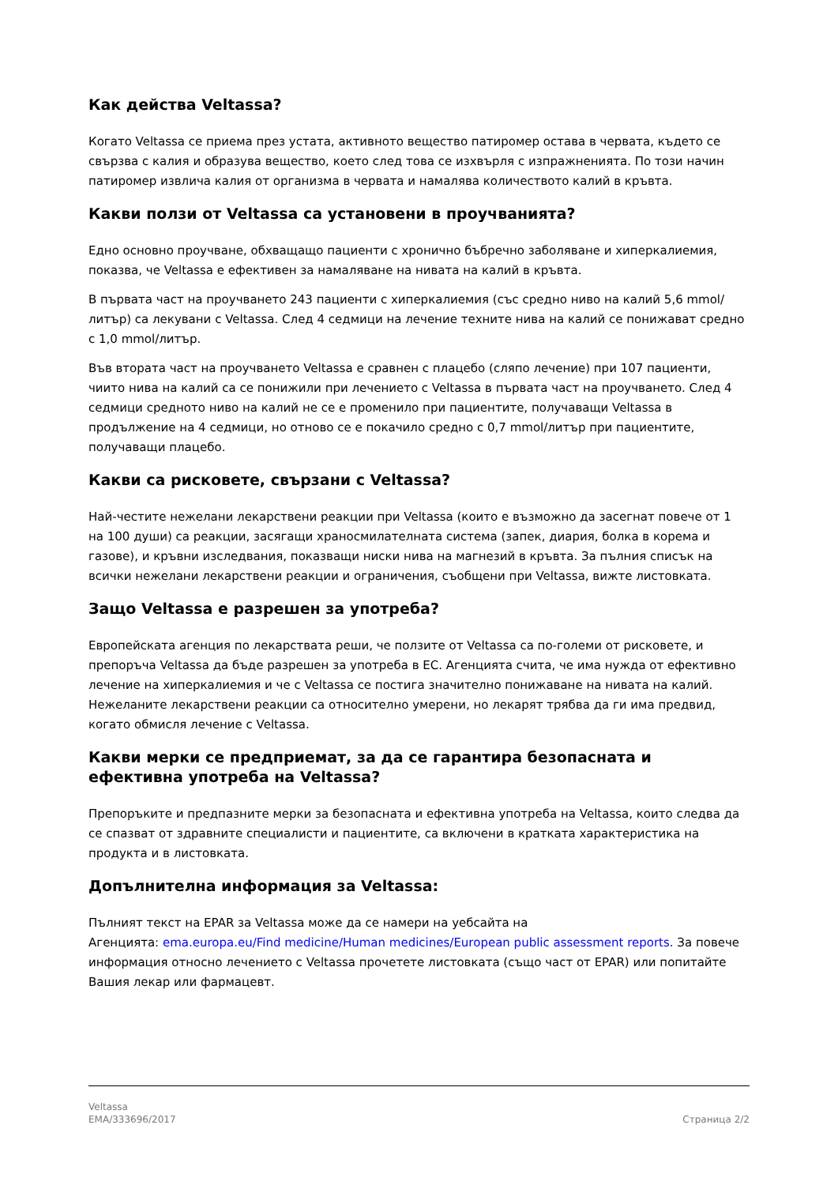Как действа Veltassa?
Когато Veltassa се приема през устата, активното вещество патиромер остава в червата, където се свързва с калия и образува вещество, което след това се изхвърля с изпражненията. По този начин патиромер извлича калия от организма в червата и намалява количеството калий в кръвта.
Какви ползи от Veltassa са установени в проучванията?
Едно основно проучване, обхващащо пациенти с хронично бъбречно заболяване и хиперкалиемия, показва, че Veltassa е ефективен за намаляване на нивата на калий в кръвта.
В първата част на проучването 243 пациенти с хиперкалиемия (със средно ниво на калий 5,6 mmol/литър) са лекувани с Veltassa. След 4 седмици на лечение техните нива на калий се понижават средно с 1,0 mmol/литър.
Във втората част на проучването Veltassa е сравнен с плацебо (сляпо лечение) при 107 пациенти, чиито нива на калий са се понижили при лечението с Veltassa в първата част на проучването. След 4 седмици средното ниво на калий не се е променило при пациентите, получаващи Veltassa в продължение на 4 седмици, но отново се е покачило средно с 0,7 mmol/литър при пациентите, получаващи плацебо.
Какви са рисковете, свързани с Veltassa?
Най-честите нежелани лекарствени реакции при Veltassa (които е възможно да засегнат повече от 1 на 100 души) са реакции, засягащи храносмилателната система (запек, диария, болка в корема и газове), и кръвни изследвания, показващи ниски нива на магнезий в кръвта. За пълния списък на всички нежелани лекарствени реакции и ограничения, съобщени при Veltassa, вижте листовката.
Защо Veltassa е разрешен за употреба?
Европейската агенция по лекарствата реши, че ползите от Veltassa са по-големи от рисковете, и препоръча Veltassa да бъде разрешен за употреба в ЕС. Агенцията счита, че има нужда от ефективно лечение на хиперкалиемия и че с Veltassa се постига значително понижаване на нивата на калий. Нежеланите лекарствени реакции са относително умерени, но лекарят трябва да ги има предвид, когато обмисля лечение с Veltassa.
Какви мерки се предприемат, за да се гарантира безопасната и ефективна употреба на Veltassa?
Препоръките и предпазните мерки за безопасната и ефективна употреба на Veltassa, които следва да се спазват от здравните специалисти и пациентите, са включени в кратката характеристика на продукта и в листовката.
Допълнителна информация за Veltassa:
Пълният текст на EPAR за Veltassa може да се намери на уебсайта на
Агенцията: ema.europa.eu/Find medicine/Human medicines/European public assessment reports. За повече информация относно лечението с Veltassa прочетете листовката (също част от EPAR) или попитайте Вашия лекар или фармацевт.
Veltassa
EMA/333696/2017
Страница 2/2